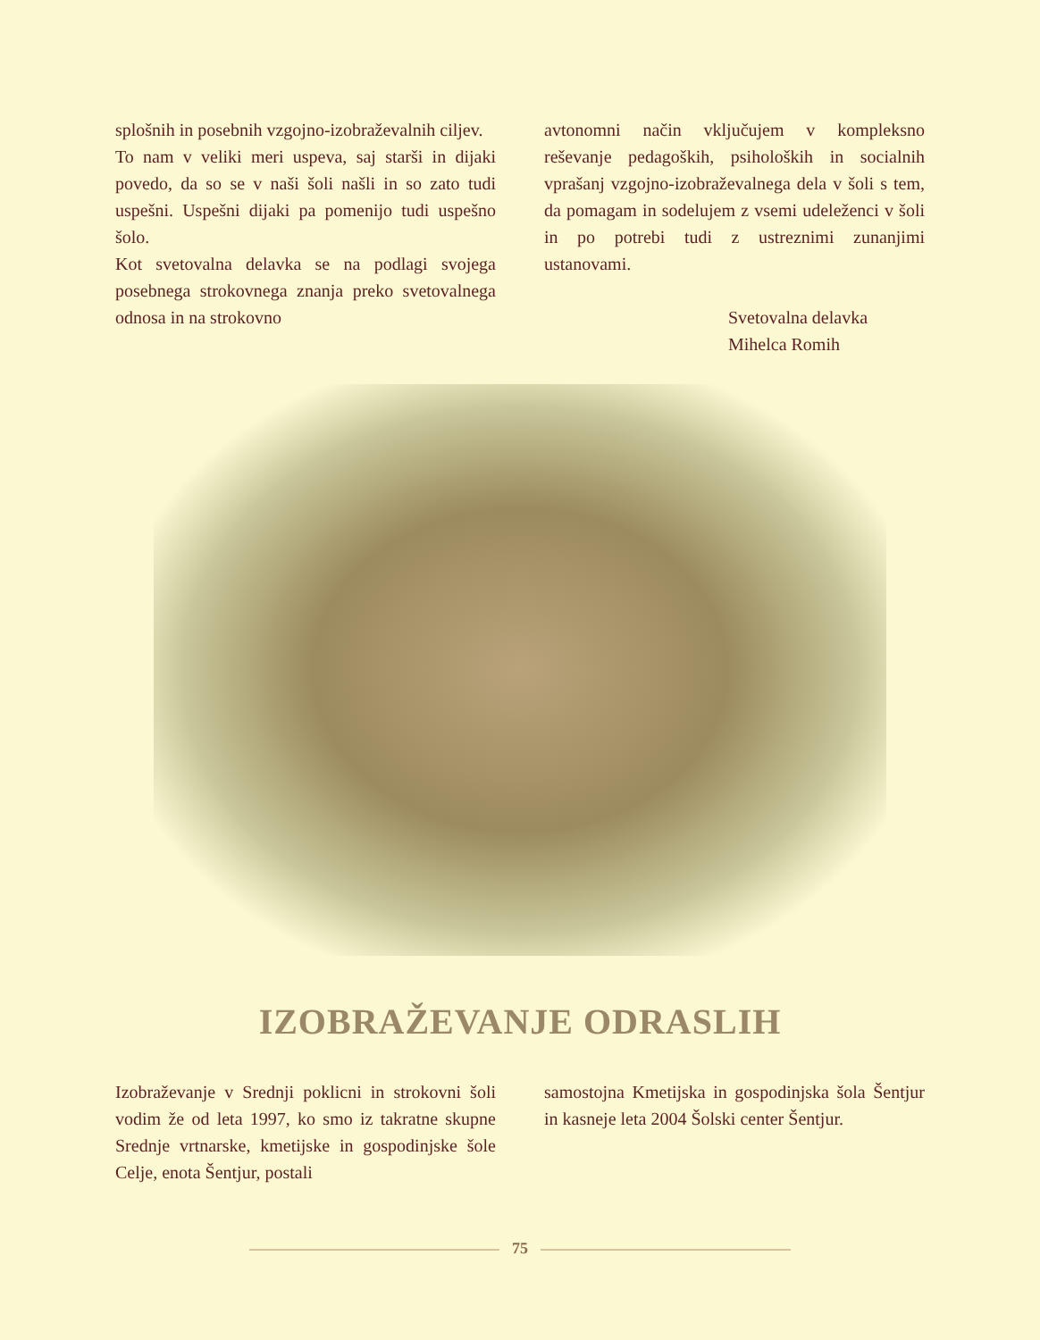splošnih in posebnih vzgojno-izobraževalnih ciljev.
To nam v veliki meri uspeva, saj starši in dijaki povedo, da so se v naši šoli našli in so zato tudi uspešni. Uspešni dijaki pa pomenijo tudi uspešno šolo.
Kot svetovalna delavka se na podlagi svojega posebnega strokovnega znanja preko svetovalnega odnosa in na strokovno
avtonomni način vključujem v kompleksno reševanje pedagoških, psiholoških in socialnih vprašanj vzgojno-izobraževalnega dela v šoli s tem, da pomagam in sodelujem z vsemi udeleženci v šoli in po potrebi tudi z ustreznimi zunanjimi ustanovami.
Svetovalna delavka
Mihelca Romih
IZOBRAŽEVANJE ODRASLIH
Izobraževanje v Srednji poklicni in strokovni šoli vodim že od leta 1997, ko smo iz takratne skupne Srednje vrtnarske, kmetijske in gospodinjske šole Celje, enota Šentjur, postali
samostojna Kmetijska in gospodinjska šola Šentjur in kasneje leta 2004 Šolski center Šentjur.
75